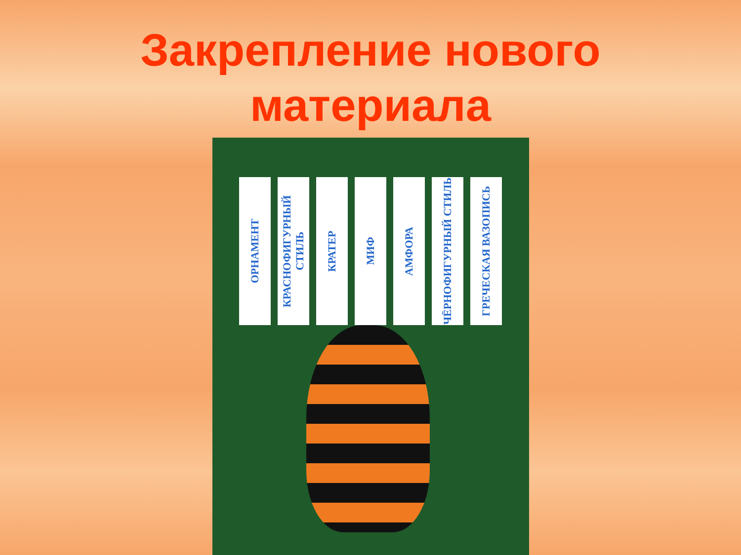Закрепление нового
материала
ОРНАМЕНТ
КРАСНОФИГУРНЫЙ СТИЛЬ
КРАТЕР
МИФ
АМФОРА
ЧЁРНОФИГУРНЫЙ СТИЛЬ
ГРЕЧЕСКАЯ ВАЗОПИСЬ